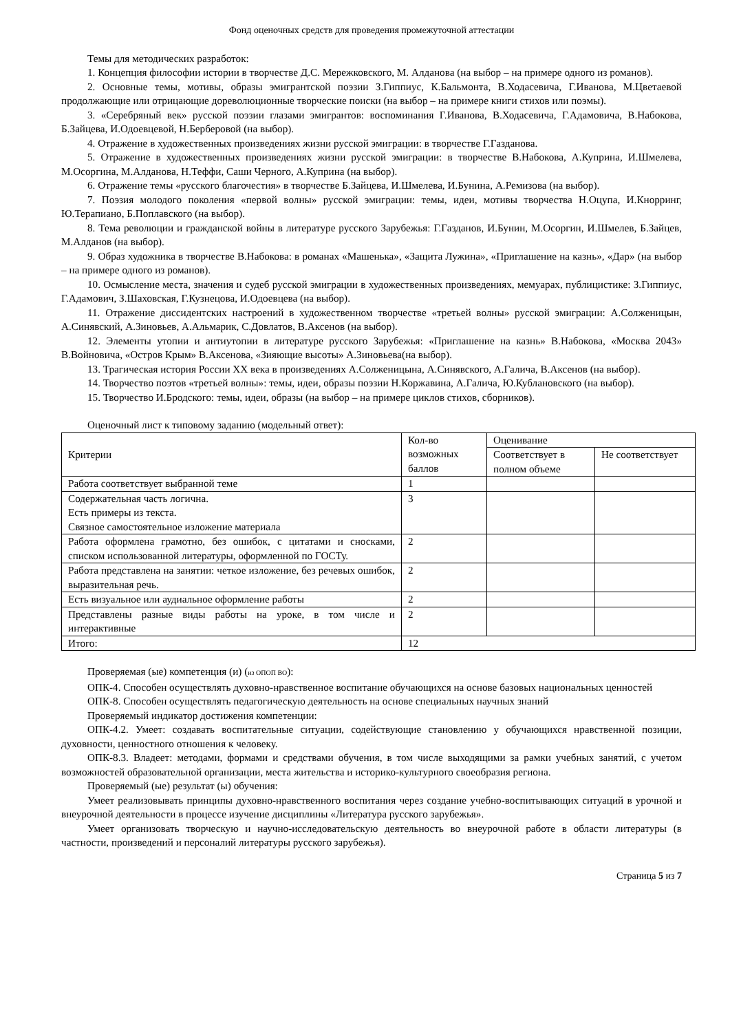Фонд оценочных средств для проведения промежуточной аттестации
Темы для методических разработок:
1. Концепция философии истории в творчестве Д.С. Мережковского, М. Алданова (на выбор – на примере одного из романов).
2. Основные темы, мотивы, образы эмигрантской поэзии З.Гиппиус, К.Бальмонта, В.Ходасевича, Г.Иванова, М.Цветаевой продолжающие или отрицающие дореволюционные творческие поиски (на выбор – на примере книги стихов или поэмы).
3. «Серебряный век» русской поэзии глазами эмигрантов: воспоминания Г.Иванова, В.Ходасевича, Г.Адамовича, В.Набокова, Б.Зайцева, И.Одоевцевой, Н.Берберовой (на выбор).
4. Отражение в художественных произведениях жизни русской эмиграции: в творчестве Г.Газданова.
5. Отражение в художественных произведениях жизни русской эмиграции: в творчестве В.Набокова, А.Куприна, И.Шмелева, М.Осоргина, М.Алданова, Н.Теффи, Саши Черного, А.Куприна (на выбор).
6. Отражение темы «русского благочестия» в творчестве Б.Зайцева, И.Шмелева, И.Бунина, А.Ремизова (на выбор).
7. Поэзия молодого поколения «первой волны» русской эмиграции: темы, идеи, мотивы творчества Н.Оцупа, И.Кнорринг, Ю.Терапиано, Б.Поплавского (на выбор).
8. Тема революции и гражданской войны в литературе русского Зарубежья: Г.Газданов, И.Бунин, М.Осоргин, И.Шмелев, Б.Зайцев, М.Алданов (на выбор).
9. Образ художника в творчестве В.Набокова: в романах «Машенька», «Защита Лужина», «Приглашение на казнь», «Дар» (на выбор – на примере одного из романов).
10. Осмысление места, значения и судеб русской эмиграции в художественных произведениях, мемуарах, публицистике: З.Гиппиус, Г.Адамович, З.Шаховская, Г.Кузнецова, И.Одоевцева (на выбор).
11. Отражение диссидентских настроений в художественном творчестве «третьей волны» русской эмиграции: А.Солженицын, А.Синявский, А.Зиновьев, А.Альмарик, С.Довлатов, В.Аксенов (на выбор).
12. Элементы утопии и антиутопии в литературе русского Зарубежья: «Приглашение на казнь» В.Набокова, «Москва 2043» В.Войновича, «Остров Крым» В.Аксенова, «Зияющие высоты» А.Зиновьева(на выбор).
13. Трагическая история России ХХ века в произведениях А.Солженицына, А.Синявского, А.Галича, В.Аксенов (на выбор).
14. Творчество поэтов «третьей волны»: темы, идеи, образы поэзии Н.Коржавина, А.Галича, Ю.Кублановского (на выбор).
15. Творчество И.Бродского: темы, идеи, образы (на выбор – на примере циклов стихов, сборников).
Оценочный лист к типовому заданию (модельный ответ):
| Критерии | Кол-во возможных баллов | Оценивание | |
| | | Соответствует в полном объеме | Не соответствует |
| Работа соответствует выбранной теме | 1 | | |
| Содержательная часть логична. Есть примеры из текста. Связное самостоятельное изложение материала | 3 | | |
| Работа оформлена грамотно, без ошибок, с цитатами и сносками, списком использованной литературы, оформленной по ГОСТу. | 2 | | |
| Работа представлена на занятии: четкое изложение, без речевых ошибок, выразительная речь. | 2 | | |
| Есть визуальное или аудиальное оформление работы | 2 | | |
| Представлены разные виды работы на уроке, в том числе и интерактивные | 2 | | |
| Итого: | 12 | | |
Проверяемая (ые) компетенция (и) (из ОПОП ВО):
ОПК-4. Способен осуществлять духовно-нравственное воспитание обучающихся на основе базовых национальных ценностей
ОПК-8. Способен осуществлять педагогическую деятельность на основе специальных научных знаний
Проверяемый индикатор достижения компетенции:
ОПК-4.2. Умеет: создавать воспитательные ситуации, содействующие становлению у обучающихся нравственной позиции, духовности, ценностного отношения к человеку.
ОПК-8.3. Владеет: методами, формами и средствами обучения, в том числе выходящими за рамки учебных занятий, с учетом возможностей образовательной организации, места жительства и историко-культурного своеобразия региона.
Проверяемый (ые) результат (ы) обучения:
Умеет реализовывать принципы духовно-нравственного воспитания через создание учебно-воспитывающих ситуаций в урочной и внеурочной деятельности в процессе изучение дисциплины «Литература русского зарубежья».
Умеет организовать творческую и научно-исследовательскую деятельность во внеурочной работе в области литературы (в частности, произведений и персоналий литературы русского зарубежья).
Страница 5 из 7